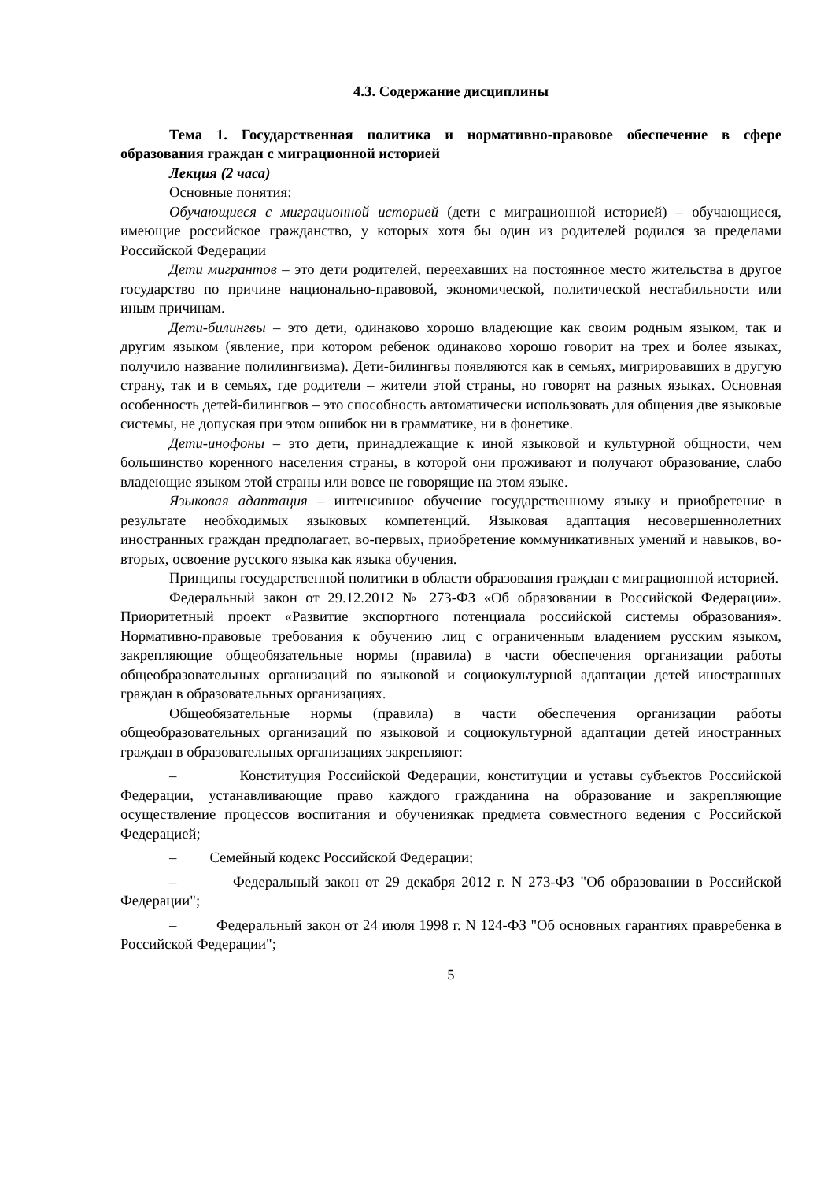4.3. Содержание дисциплины
Тема 1. Государственная политика и нормативно-правовое обеспечение в сфере образования граждан с миграционной историей
Лекция (2 часа)
Основные понятия:
Обучающиеся с миграционной историей (дети с миграционной историей) – обучающиеся, имеющие российское гражданство, у которых хотя бы один из родителей родился за пределами Российской Федерации
Дети мигрантов – это дети родителей, переехавших на постоянное место жительства в другое государство по причине национально-правовой, экономической, политической нестабильности или иным причинам.
Дети-билингвы – это дети, одинаково хорошо владеющие как своим родным языком, так и другим языком (явление, при котором ребенок одинаково хорошо говорит на трех и более языках, получило название полилингвизма). Дети-билингвы появляются как в семьях, мигрировавших в другую страну, так и в семьях, где родители – жители этой страны, но говорят на разных языках. Основная особенность детей-билингвов – это способность автоматически использовать для общения две языковые системы, не допуская при этом ошибок ни в грамматике, ни в фонетике.
Дети-инофоны – это дети, принадлежащие к иной языковой и культурной общности, чем большинство коренного населения страны, в которой они проживают и получают образование, слабо владеющие языком этой страны или вовсе не говорящие на этом языке.
Языковая адаптация – интенсивное обучение государственному языку и приобретение в результате необходимых языковых компетенций. Языковая адаптация несовершеннолетних иностранных граждан предполагает, во-первых, приобретение коммуникативных умений и навыков, во-вторых, освоение русского языка как языка обучения.
Принципы государственной политики в области образования граждан с миграционной историей.
Федеральный закон от 29.12.2012 № 273-ФЗ «Об образовании в Российской Федерации». Приоритетный проект «Развитие экспортного потенциала российской системы образования». Нормативно-правовые требования к обучению лиц с ограниченным владением русским языком, закрепляющие общеобязательные нормы (правила) в части обеспечения организации работы общеобразовательных организаций по языковой и социокультурной адаптации детей иностранных граждан в образовательных организациях.
Общеобязательные нормы (правила) в части обеспечения организации работы общеобразовательных организаций по языковой и социокультурной адаптации детей иностранных граждан в образовательных организациях закрепляют:
– Конституция Российской Федерации, конституции и уставы субъектов Российской Федерации, устанавливающие право каждого гражданина на образование и закрепляющие осуществление процессов воспитания и обучениякак предмета совместного ведения с Российской Федерацией;
– Семейный кодекс Российской Федерации;
– Федеральный закон от 29 декабря 2012 г. N 273-ФЗ "Об образовании в Российской Федерации";
– Федеральный закон от 24 июля 1998 г. N 124-ФЗ "Об основных гарантиях правребенка в Российской Федерации";
5